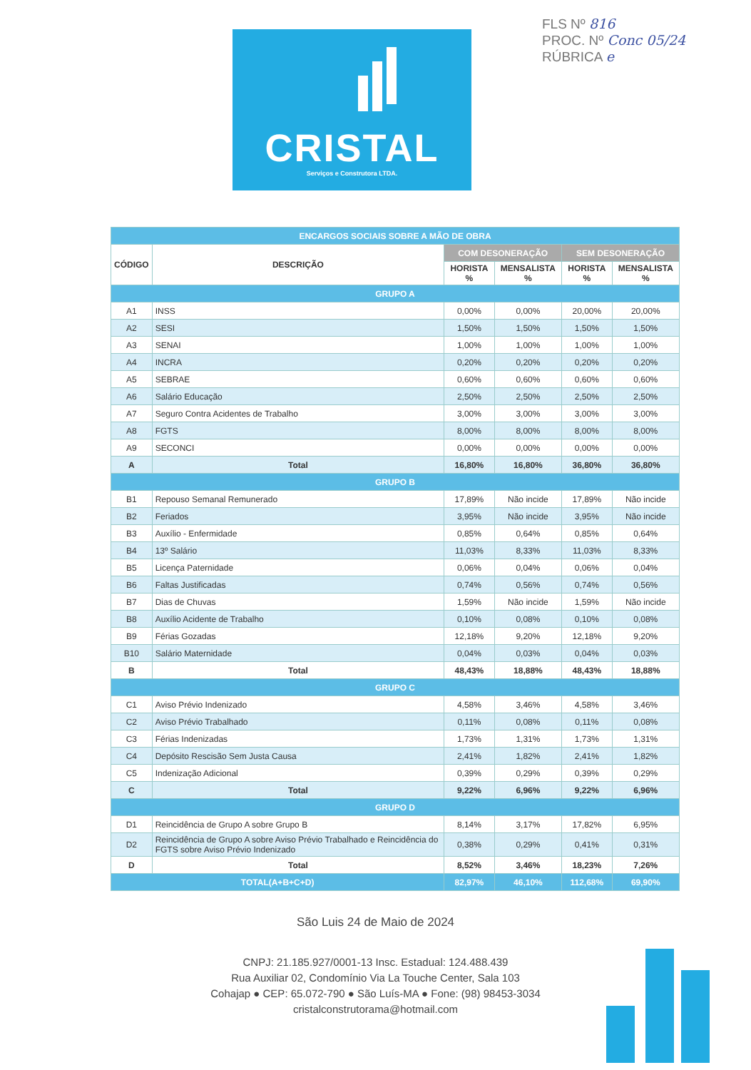FLS Nº 816
PROC. Nº Conc 05/24
RÚBRICA e
CRISTAL
Serviços e Construtora LTDA.
| ENCARGOS SOCIAIS SOBRE A MÃO DE OBRA | | | | | |
| --- | --- | --- | --- | --- | --- |
| CÓDIGO | DESCRIÇÃO | COM DESONERAÇÃO | | SEM DESONERAÇÃO | |
| | | HORISTA % | MENSALISTA % | HORISTA % | MENSALISTA % |
| GRUPO A | | | | | |
| A1 | INSS | 0,00% | 0,00% | 20,00% | 20,00% |
| A2 | SESI | 1,50% | 1,50% | 1,50% | 1,50% |
| A3 | SENAI | 1,00% | 1,00% | 1,00% | 1,00% |
| A4 | INCRA | 0,20% | 0,20% | 0,20% | 0,20% |
| A5 | SEBRAE | 0,60% | 0,60% | 0,60% | 0,60% |
| A6 | Salário Educação | 2,50% | 2,50% | 2,50% | 2,50% |
| A7 | Seguro Contra Acidentes de Trabalho | 3,00% | 3,00% | 3,00% | 3,00% |
| A8 | FGTS | 8,00% | 8,00% | 8,00% | 8,00% |
| A9 | SECONCI | 0,00% | 0,00% | 0,00% | 0,00% |
| A | Total | 16,80% | 16,80% | 36,80% | 36,80% |
| GRUPO B | | | | | |
| B1 | Repouso Semanal Remunerado | 17,89% | Não incide | 17,89% | Não incide |
| B2 | Feriados | 3,95% | Não incide | 3,95% | Não incide |
| B3 | Auxílio - Enfermidade | 0,85% | 0,64% | 0,85% | 0,64% |
| B4 | 13º Salário | 11,03% | 8,33% | 11,03% | 8,33% |
| B5 | Licença Paternidade | 0,06% | 0,04% | 0,06% | 0,04% |
| B6 | Faltas Justificadas | 0,74% | 0,56% | 0,74% | 0,56% |
| B7 | Dias de Chuvas | 1,59% | Não incide | 1,59% | Não incide |
| B8 | Auxílio Acidente de Trabalho | 0,10% | 0,08% | 0,10% | 0,08% |
| B9 | Férias Gozadas | 12,18% | 9,20% | 12,18% | 9,20% |
| B10 | Salário Maternidade | 0,04% | 0,03% | 0,04% | 0,03% |
| B | Total | 48,43% | 18,88% | 48,43% | 18,88% |
| GRUPO C | | | | | |
| C1 | Aviso Prévio Indenizado | 4,58% | 3,46% | 4,58% | 3,46% |
| C2 | Aviso Prévio Trabalhado | 0,11% | 0,08% | 0,11% | 0,08% |
| C3 | Férias Indenizadas | 1,73% | 1,31% | 1,73% | 1,31% |
| C4 | Depósito Rescisão Sem Justa Causa | 2,41% | 1,82% | 2,41% | 1,82% |
| C5 | Indenização Adicional | 0,39% | 0,29% | 0,39% | 0,29% |
| C | Total | 9,22% | 6,96% | 9,22% | 6,96% |
| GRUPO D | | | | | |
| D1 | Reincidência de Grupo A sobre Grupo B | 8,14% | 3,17% | 17,82% | 6,95% |
| D2 | Reincidência de Grupo A sobre Aviso Prévio Trabalhado e Reincidência do FGTS sobre Aviso Prévio Indenizado | 0,38% | 0,29% | 0,41% | 0,31% |
| D | Total | 8,52% | 3,46% | 18,23% | 7,26% |
| TOTAL(A+B+C+D) | | 82,97% | 46,10% | 112,68% | 69,90% |
São Luis 24 de Maio de 2024
CNPJ: 21.185.927/0001-13 Insc. Estadual: 124.488.439
Rua Auxiliar 02, Condomínio Via La Touche Center, Sala 103
Cohajap ● CEP: 65.072-790 ● São Luís-MA ● Fone: (98) 98453-3034
cristalconstrutorama@hotmail.com